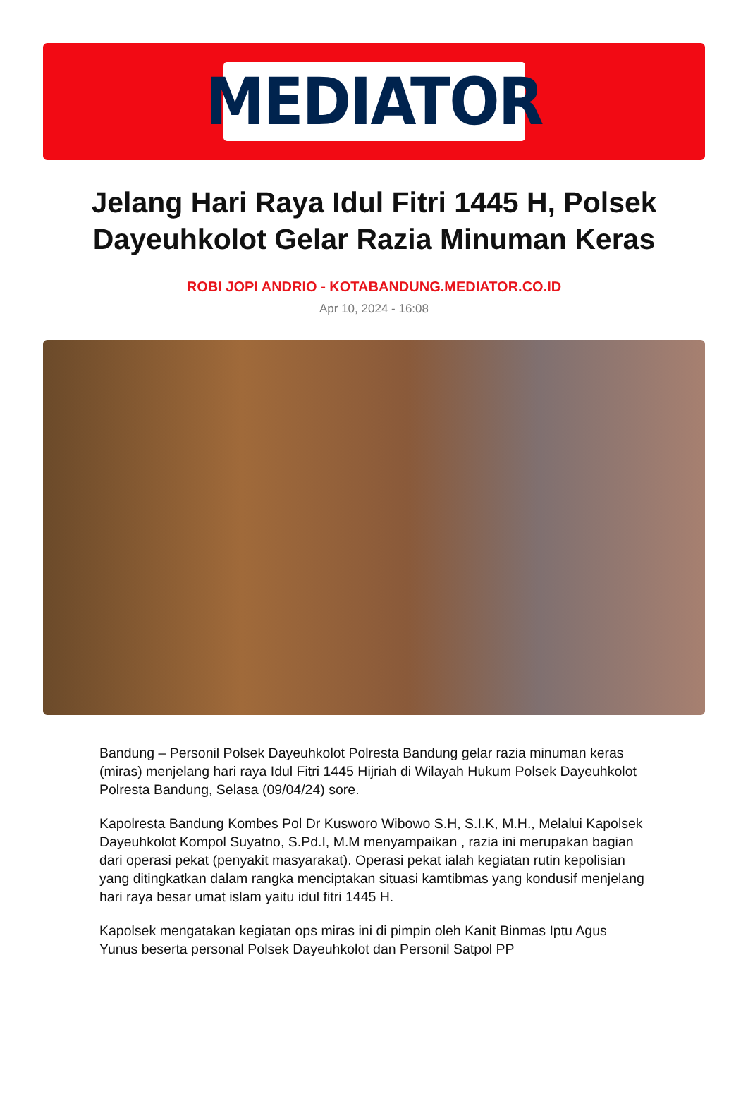MEDIATOR
Jelang Hari Raya Idul Fitri 1445 H, Polsek Dayeuhkolot Gelar Razia Minuman Keras
ROBI JOPI ANDRIO - KOTABANDUNG.MEDIATOR.CO.ID
Apr 10, 2024 - 16:08
Bandung – Personil Polsek Dayeuhkolot Polresta Bandung gelar razia minuman keras (miras) menjelang hari raya Idul Fitri 1445 Hijriah di Wilayah Hukum Polsek Dayeuhkolot Polresta Bandung, Selasa (09/04/24) sore.
Kapolresta Bandung Kombes Pol Dr Kusworo Wibowo S.H, S.I.K, M.H., Melalui Kapolsek Dayeuhkolot Kompol Suyatno, S.Pd.I, M.M menyampaikan , razia ini merupakan bagian dari operasi pekat (penyakit masyarakat). Operasi pekat ialah kegiatan rutin kepolisian yang ditingkatkan dalam rangka menciptakan situasi kamtibmas yang kondusif menjelang hari raya besar umat islam yaitu idul fitri 1445 H.
Kapolsek mengatakan kegiatan ops miras ini di pimpin oleh Kanit Binmas Iptu Agus Yunus beserta personal Polsek Dayeuhkolot dan Personil Satpol PP